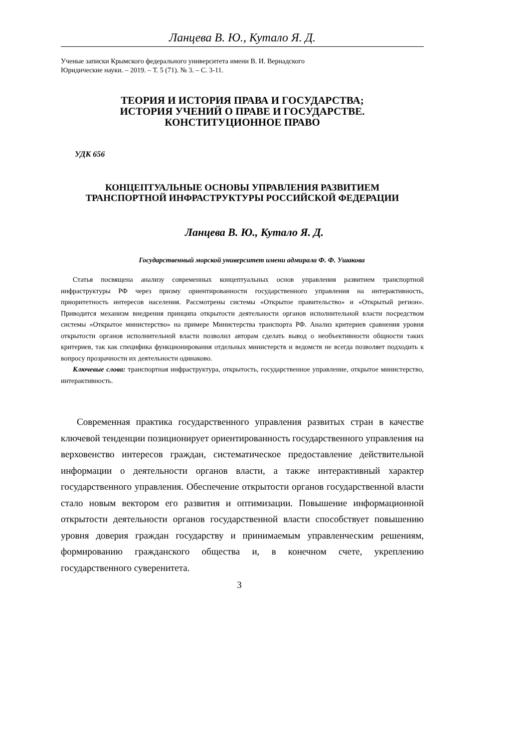Ланцева В. Ю., Кутало Я. Д.
Ученые записки Крымского федерального университета имени В. И. Вернадского
Юридические науки. – 2019. – Т. 5 (71). № 3. – С. 3-11.
ТЕОРИЯ И ИСТОРИЯ ПРАВА И ГОСУДАРСТВА;
ИСТОРИЯ УЧЕНИЙ О ПРАВЕ И ГОСУДАРСТВЕ.
КОНСТИТУЦИОННОЕ ПРАВО
УДК 656
КОНЦЕПТУАЛЬНЫЕ ОСНОВЫ УПРАВЛЕНИЯ РАЗВИТИЕМ
ТРАНСПОРТНОЙ ИНФРАСТРУКТУРЫ РОССИЙСКОЙ ФЕДЕРАЦИИ
Ланцева В. Ю., Кутало Я. Д.
Государственный морской университет имени адмирала Ф. Ф. Ушакова
Статья посвящена анализу современных концептуальных основ управления развитием транспортной инфраструктуры РФ через призму ориентированности государственного управления на интерактивность, приоритетность интересов населения. Рассмотрены системы «Открытое правительство» и «Открытый регион». Приводится механизм внедрения принципа открытости деятельности органов исполнительной власти посредством системы «Открытое министерство» на примере Министерства транспорта РФ. Анализ критериев сравнения уровня открытости органов исполнительной власти позволил авторам сделать вывод о необъективности общности таких критериев, так как специфика функционирования отдельных министерств и ведомств не всегда позволяет подходить к вопросу прозрачности их деятельности одинаково.
Ключевые слова: транспортная инфраструктура, открытость, государственное управление, открытое министерство, интерактивность.
Современная практика государственного управления развитых стран в качестве ключевой тенденции позиционирует ориентированность государственного управления на верховенство интересов граждан, систематическое предоставление действительной информации о деятельности органов власти, а также интерактивный характер государственного управления. Обеспечение открытости органов государственной власти стало новым вектором его развития и оптимизации. Повышение информационной открытости деятельности органов государственной власти способствует повышению уровня доверия граждан государству и принимаемым управленческим решениям, формированию гражданского общества и, в конечном счете, укреплению государственного суверенитета.
3